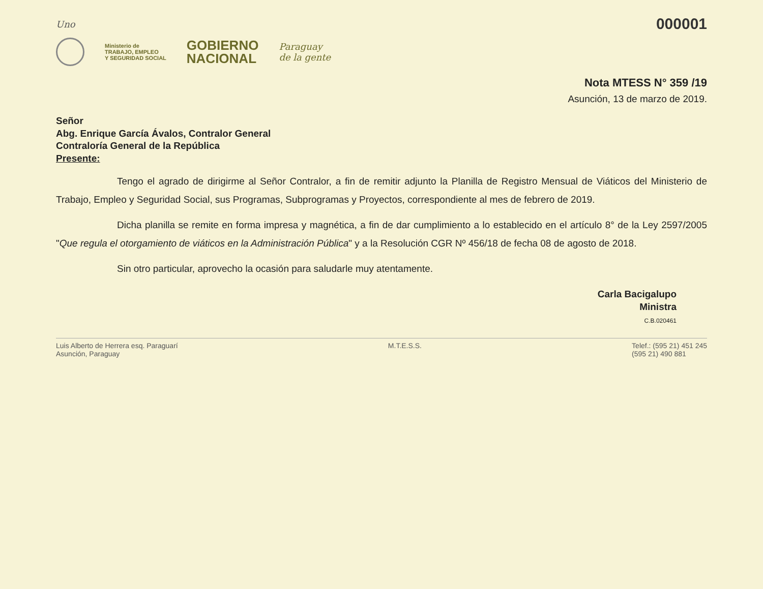Uno 000001
Ministerio de
TRABAJO, EMPLEO
Y SEGURIDAD SOCIAL
GOBIERNO
NACIONAL
Paraguay
de la gente
Nota MTESS N° 359 /19
Asunción, 13 de marzo de 2019.
Señor
Abg. Enrique García Ávalos, Contralor General
Contraloría General de la República
Presente:
Tengo el agrado de dirigirme al Señor Contralor, a fin de remitir adjunto la Planilla de Registro Mensual de Viáticos del Ministerio de Trabajo, Empleo y Seguridad Social, sus Programas, Subprogramas y Proyectos, correspondiente al mes de febrero de 2019.
Dicha planilla se remite en forma impresa y magnética, a fin de dar cumplimiento a lo establecido en el artículo 8° de la Ley 2597/2005 "Que regula el otorgamiento de viáticos en la Administración Pública" y a la Resolución CGR Nº 456/18 de fecha 08 de agosto de 2018.
Sin otro particular, aprovecho la ocasión para saludarle muy atentamente.
Carla Bacigalupo
Ministra
C.B.020461
Luis Alberto de Herrera esq. Paraguarí
Asunción, Paraguay M.T.E.S.S. Telef.: (595 21) 451 245
(595 21) 490 881